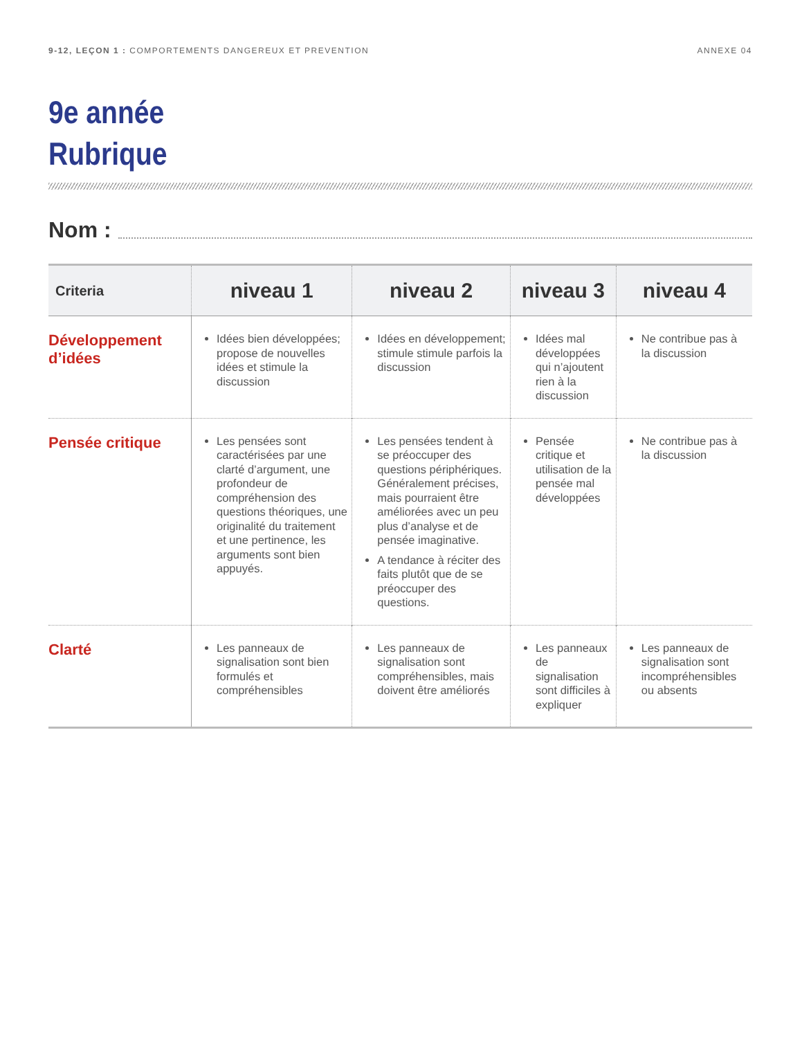9-12, LEÇON 1 : COMPORTEMENTS DANGEREUX ET PREVENTION
ANNEXE 04
9e année
Rubrique
Nom :
| Criteria | niveau 1 | niveau 2 | niveau 3 | niveau 4 |
| --- | --- | --- | --- | --- |
| Développement d’idées | Idées bien développées; propose de nouvelles idées et stimule la discussion | Idées en développement; stimule stimule parfois la discussion | Idées mal développées qui n’ajoutent rien à la discussion | Ne contribue pas à la discussion |
| Pensée critique | Les pensées sont caractérisées par une clarté d’argument, une profondeur de compréhension des questions théoriques, une originalité du traitement et une pertinence, les arguments sont bien appuyés. | Les pensées tendent à se préoccuper des questions périphériques. Généralement précises, mais pourraient être améliorées avec un peu plus d’analyse et de pensée imaginative. A tendance à réciter des faits plutôt que de se préoccuper des questions. | Pensée critique et utilisation de la pensée mal développées | Ne contribue pas à la discussion |
| Clarté | Les panneaux de signalisation sont bien formulés et compréhensibles | Les panneaux de signalisation sont compréhensibles, mais doivent être améliorés | Les panneaux de signalisation sont difficiles à expliquer | Les panneaux de signalisation sont incompréhensibles ou absents |